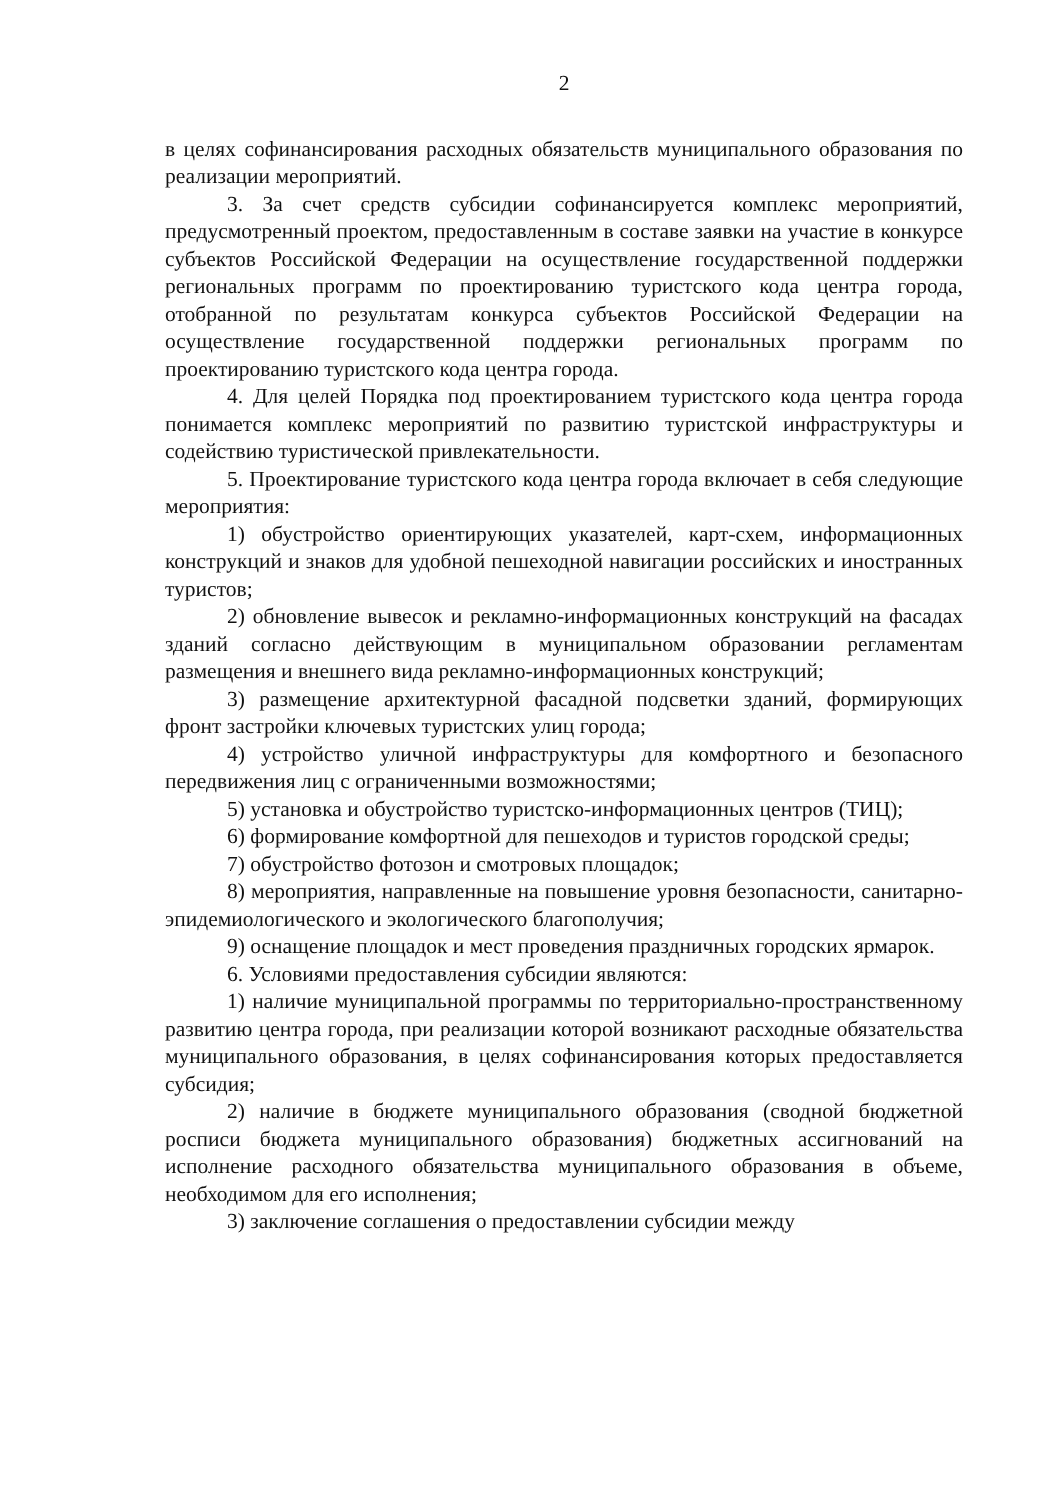2
в целях софинансирования расходных обязательств муниципального образования по реализации мероприятий.
3. За счет средств субсидии софинансируется комплекс мероприятий, предусмотренный проектом, предоставленным в составе заявки на участие в конкурсе субъектов Российской Федерации на осуществление государственной поддержки региональных программ по проектированию туристского кода центра города, отобранной по результатам конкурса субъектов Российской Федерации на осуществление государственной поддержки региональных программ по проектированию туристского кода центра города.
4. Для целей Порядка под проектированием туристского кода центра города понимается комплекс мероприятий по развитию туристской инфраструктуры и содействию туристической привлекательности.
5. Проектирование туристского кода центра города включает в себя следующие мероприятия:
1) обустройство ориентирующих указателей, карт-схем, информационных конструкций и знаков для удобной пешеходной навигации российских и иностранных туристов;
2) обновление вывесок и рекламно-информационных конструкций на фасадах зданий согласно действующим в муниципальном образовании регламентам размещения и внешнего вида рекламно-информационных конструкций;
3) размещение архитектурной фасадной подсветки зданий, формирующих фронт застройки ключевых туристских улиц города;
4) устройство уличной инфраструктуры для комфортного и безопасного передвижения лиц с ограниченными возможностями;
5) установка и обустройство туристско-информационных центров (ТИЦ);
6) формирование комфортной для пешеходов и туристов городской среды;
7) обустройство фотозон и смотровых площадок;
8) мероприятия, направленные на повышение уровня безопасности, санитарно-эпидемиологического и экологического благополучия;
9) оснащение площадок и мест проведения праздничных городских ярмарок.
6. Условиями предоставления субсидии являются:
1) наличие муниципальной программы по территориально-пространственному развитию центра города, при реализации которой возникают расходные обязательства муниципального образования, в целях софинансирования которых предоставляется субсидия;
2) наличие в бюджете муниципального образования (сводной бюджетной росписи бюджета муниципального образования) бюджетных ассигнований на исполнение расходного обязательства муниципального образования в объеме, необходимом для его исполнения;
3) заключение соглашения о предоставлении субсидии между